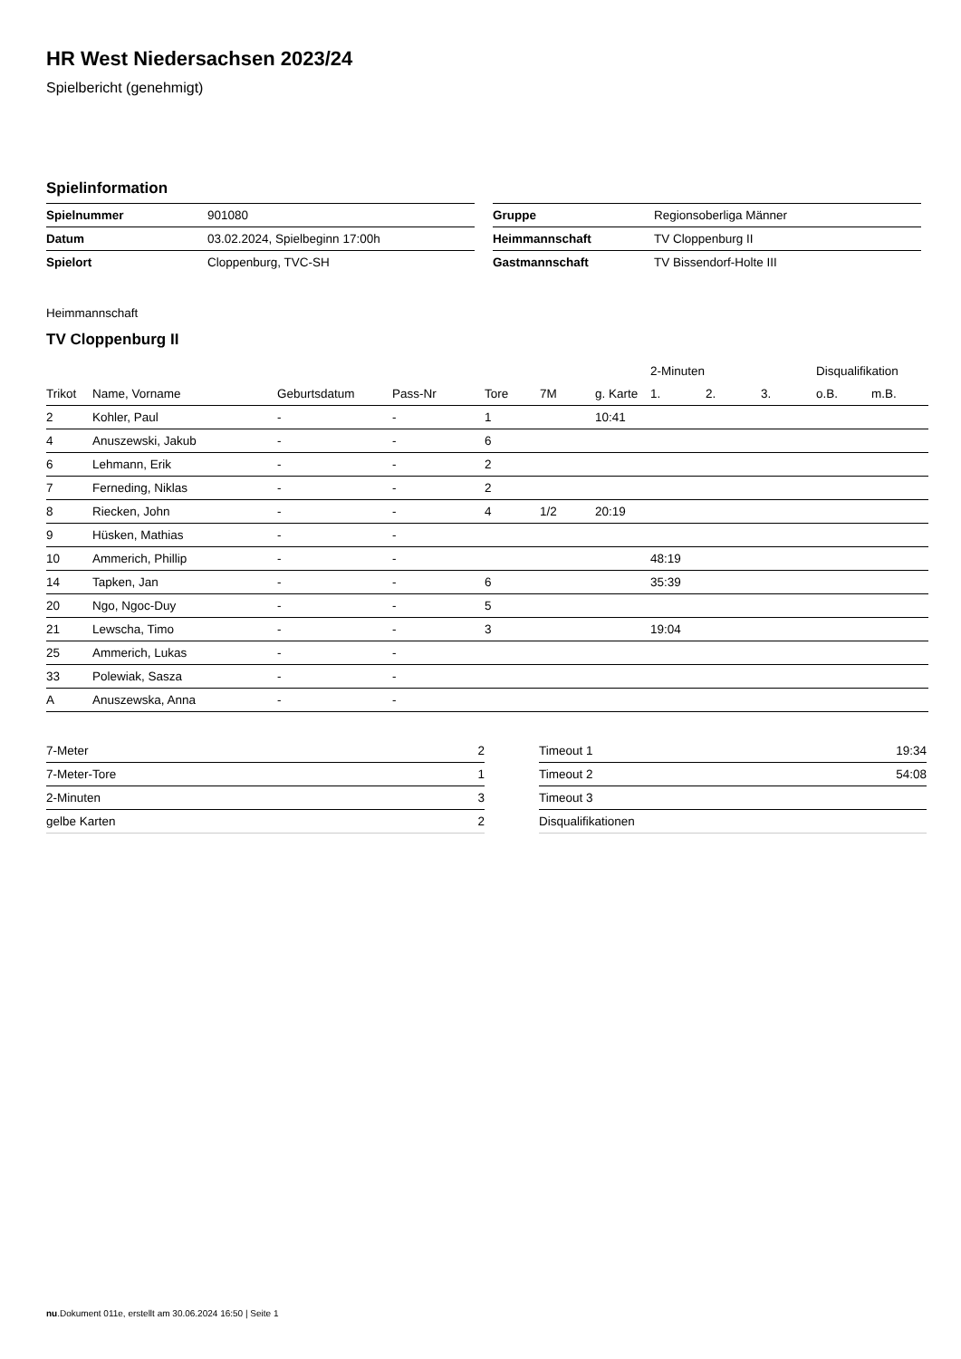HR West Niedersachsen 2023/24
Spielbericht (genehmigt)
Spielinformation
| Spielnummer | 901080 |
| Datum | 03.02.2024, Spielbeginn 17:00h |
| Spielort | Cloppenburg, TVC-SH |
| Gruppe | Regionsoberliga Männer |
| Heimmannschaft | TV Cloppenburg II |
| Gastmannschaft | TV Bissendorf-Holte III |
Heimmannschaft
TV Cloppenburg II
| | | | | | | | 2-Minuten | | | Disqualifikation | |
| --- | --- | --- | --- | --- | --- | --- | --- | --- | --- | --- | --- |
| Trikot | Name, Vorname | Geburtsdatum | Pass-Nr | Tore | 7M | g. Karte | 1. | 2. | 3. | o.B. | m.B. |
| 2 | Kohler, Paul | - | - | 1 | | 10:41 | | | | | |
| 4 | Anuszewski, Jakub | - | - | 6 | | | | | | | |
| 6 | Lehmann, Erik | - | - | 2 | | | | | | | |
| 7 | Ferneding, Niklas | - | - | 2 | | | | | | | |
| 8 | Riecken, John | - | - | 4 | 1/2 | 20:19 | | | | | |
| 9 | Hüsken, Mathias | - | - | | | | | | | | |
| 10 | Ammerich, Phillip | - | - | | | | 48:19 | | | | |
| 14 | Tapken, Jan | - | - | 6 | | | 35:39 | | | | |
| 20 | Ngo, Ngoc-Duy | - | - | 5 | | | | | | | |
| 21 | Lewscha, Timo | - | - | 3 | | | 19:04 | | | | |
| 25 | Ammerich, Lukas | - | - | | | | | | | | |
| 33 | Polewiak, Sasza | - | - | | | | | | | | |
| A | Anuszewska, Anna | - | - | | | | | | | | |
| 7-Meter | 2 |
| 7-Meter-Tore | 1 |
| 2-Minuten | 3 |
| gelbe Karten | 2 |
| Timeout 1 | 19:34 |
| Timeout 2 | 54:08 |
| Timeout 3 | |
| Disqualifikationen | |
nu.Dokument 011e, erstellt am 30.06.2024 16:50 | Seite 1